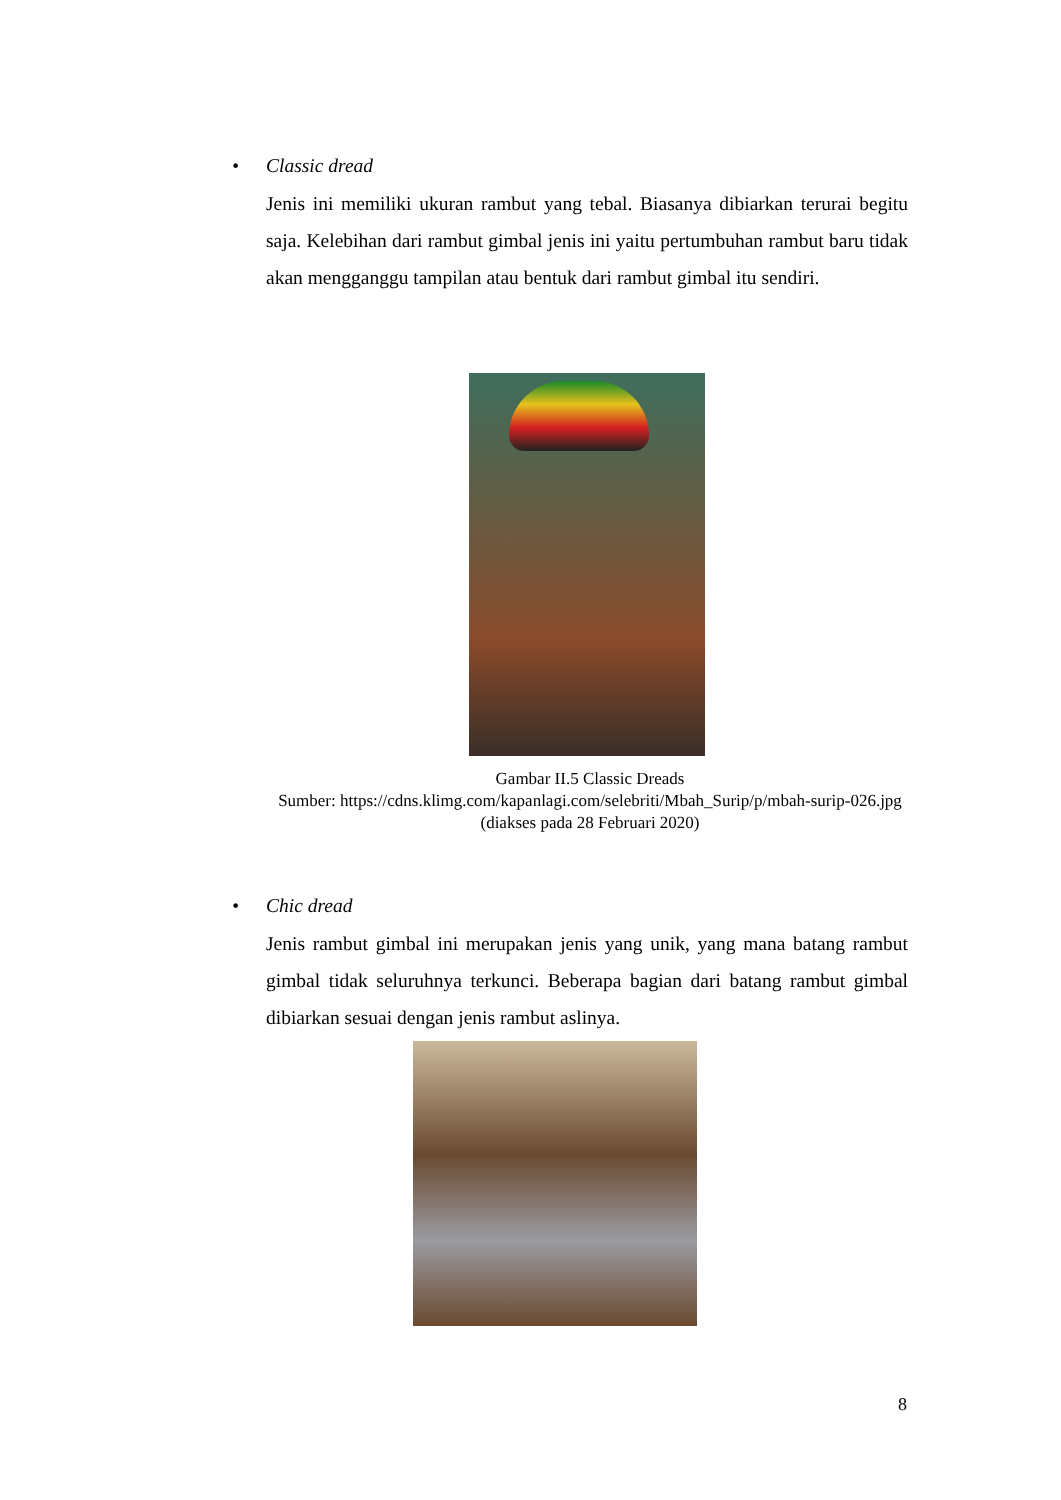• Classic dread
Jenis ini memiliki ukuran rambut yang tebal. Biasanya dibiarkan terurai begitu saja. Kelebihan dari rambut gimbal jenis ini yaitu pertumbuhan rambut baru tidak akan mengganggu tampilan atau bentuk dari rambut gimbal itu sendiri.
Gambar II.5 Classic Dreads
Sumber: https://cdns.klimg.com/kapanlagi.com/selebriti/Mbah_Surip/p/mbah-surip-026.jpg (diakses pada 28 Februari 2020)
• Chic dread
Jenis rambut gimbal ini merupakan jenis yang unik, yang mana batang rambut gimbal tidak seluruhnya terkunci. Beberapa bagian dari batang rambut gimbal dibiarkan sesuai dengan jenis rambut aslinya.
8